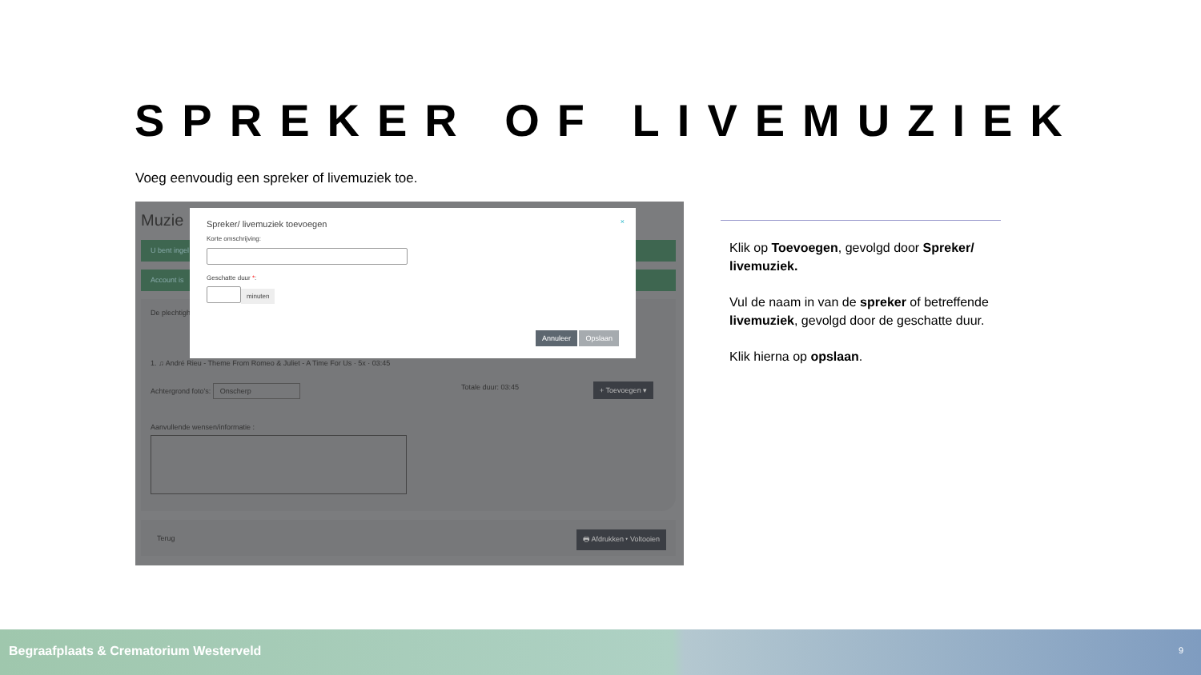SPREKER OF LIVEMUZIEK
Voeg eenvoudig een spreker of livemuziek toe.
Muzie
U bent ingel
Account is
De plechtigh
1. ♫ André Rieu - Theme From Romeo & Juliet - A Time For Us · 5x · 03:45
Achtergrond foto's: Onscherp Totale duur: 03:45 + Toevoegen ▾
Aanvullende wensen/informatie :
Terug
🖶 Afdrukken ▾ Voltooien
Spreker/ livemuziek toevoegen ×
Korte omschrijving:
Geschatte duur *:
minuten
Annuleer Opslaan
Klik op Toevoegen, gevolgd door Spreker/ livemuziek.
Vul de naam in van de spreker of betreffende livemuziek, gevolgd door de geschatte duur.
Klik hierna op opslaan.
Begraafplaats & Crematorium Westerveld 9